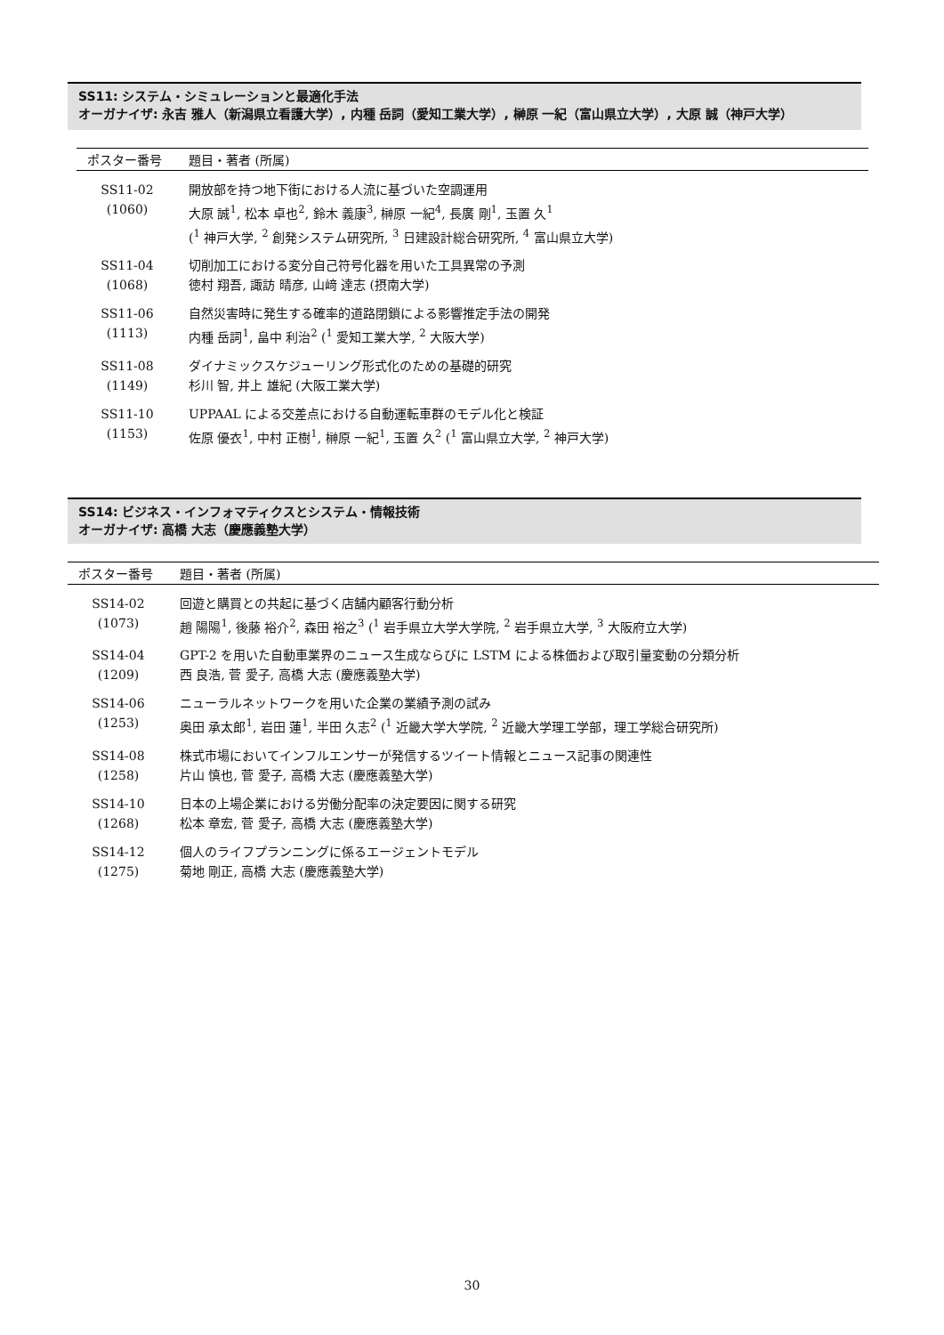SS11: システム・シミュレーションと最適化手法
オーガナイザ: 永吉 雅人（新潟県立看護大学）, 内種 岳詞（愛知工業大学）, 榊原 一紀（富山県立大学）, 大原 誠（神戸大学）
| ポスター番号 | 題目・著者 (所属) |
| --- | --- |
| SS11-02 (1060) | 開放部を持つ地下街における人流に基づいた空調運用 大原 誠<sup>1</sup>, 松本 卓也<sup>2</sup>, 鈴木 義康<sup>3</sup>, 榊原 一紀<sup>4</sup>, 長廣 剛<sup>1</sup>, 玉置 久<sup>1</sup> (<sup>1</sup> 神戸大学, <sup>2</sup> 創発システム研究所, <sup>3</sup> 日建設計総合研究所, <sup>4</sup> 富山県立大学) |
| SS11-04 (1068) | 切削加工における変分自己符号化器を用いた工具異常の予測 徳村 翔吾, 諏訪 晴彦, 山﨑 達志 (摂南大学) |
| SS11-06 (1113) | 自然災害時に発生する確率的道路閉鎖による影響推定手法の開発 内種 岳詞<sup>1</sup>, 畠中 利治<sup>2</sup> (<sup>1</sup> 愛知工業大学, <sup>2</sup> 大阪大学) |
| SS11-08 (1149) | ダイナミックスケジューリング形式化のための基礎的研究 杉川 智, 井上 雄紀 (大阪工業大学) |
| SS11-10 (1153) | UPPAAL による交差点における自動運転車群のモデル化と検証 佐原 優衣<sup>1</sup>, 中村 正樹<sup>1</sup>, 榊原 一紀<sup>1</sup>, 玉置 久<sup>2</sup> (<sup>1</sup> 富山県立大学, <sup>2</sup> 神戸大学) |
SS14: ビジネス・インフォマティクスとシステム・情報技術
オーガナイザ: 高橋 大志（慶應義塾大学）
| ポスター番号 | 題目・著者 (所属) |
| --- | --- |
| SS14-02 (1073) | 回遊と購買との共起に基づく店舗内顧客行動分析 趙 陽陽<sup>1</sup>, 後藤 裕介<sup>2</sup>, 森田 裕之<sup>3</sup> (<sup>1</sup> 岩手県立大学大学院, <sup>2</sup> 岩手県立大学, <sup>3</sup> 大阪府立大学) |
| SS14-04 (1209) | GPT-2 を用いた自動車業界のニュース生成ならびに LSTM による株価および取引量変動の分類分析 西 良浩, 菅 愛子, 高橋 大志 (慶應義塾大学) |
| SS14-06 (1253) | ニューラルネットワークを用いた企業の業績予測の試み 奥田 承太郎<sup>1</sup>, 岩田 蓮<sup>1</sup>, 半田 久志<sup>2</sup> (<sup>1</sup> 近畿大学大学院, <sup>2</sup> 近畿大学理工学部，理工学総合研究所) |
| SS14-08 (1258) | 株式市場においてインフルエンサーが発信するツイート情報とニュース記事の関連性 片山 慎也, 菅 愛子, 高橋 大志 (慶應義塾大学) |
| SS14-10 (1268) | 日本の上場企業における労働分配率の決定要因に関する研究 松本 章宏, 菅 愛子, 高橋 大志 (慶應義塾大学) |
| SS14-12 (1275) | 個人のライフプランニングに係るエージェントモデル 菊地 剛正, 高橋 大志 (慶應義塾大学) |
30